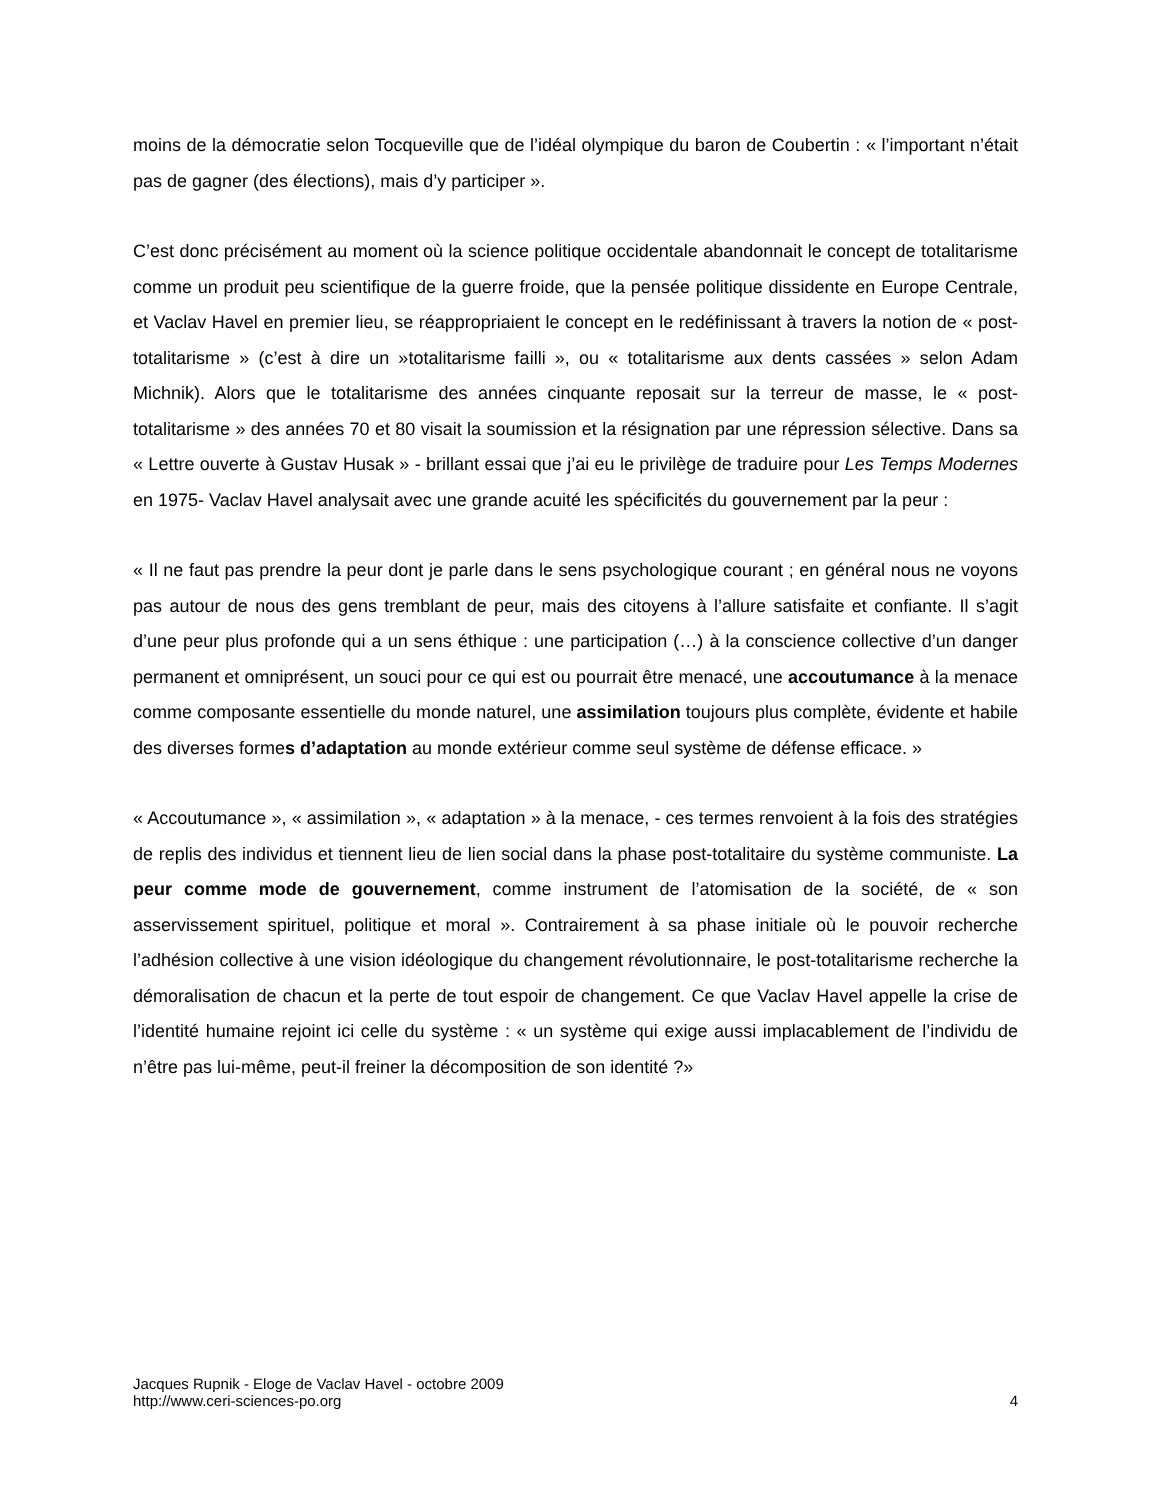moins de la démocratie selon Tocqueville que de l’idéal olympique du baron de Coubertin : « l’important n’était pas de gagner (des élections), mais d’y participer ».
C’est donc précisément au moment où la science politique occidentale abandonnait le concept de totalitarisme comme un produit peu scientifique de la guerre froide, que la pensée politique dissidente en Europe Centrale, et Vaclav Havel en premier lieu, se réappropriaient le concept en le redéfinissant à travers la notion de « post-totalitarisme » (c’est à dire un »totalitarisme failli », ou « totalitarisme aux dents cassées » selon Adam Michnik). Alors que le totalitarisme des années cinquante reposait sur la terreur de masse, le « post-totalitarisme » des années 70 et 80 visait la soumission et la résignation par une répression sélective. Dans sa « Lettre ouverte à Gustav Husak » - brillant essai que j’ai eu le privilège de traduire pour Les Temps Modernes en 1975- Vaclav Havel analysait avec une grande acuité les spécificités du gouvernement par la peur :
« Il ne faut pas prendre la peur dont je parle dans le sens psychologique courant ; en général nous ne voyons pas autour de nous des gens tremblant de peur, mais des citoyens à l’allure satisfaite et confiante. Il s’agit d’une peur plus profonde qui a un sens éthique : une participation (…) à la conscience collective d’un danger permanent et omniprésent, un souci pour ce qui est ou pourrait être menacé, une accoutumance à la menace comme composante essentielle du monde naturel, une assimilation toujours plus complète, évidente et habile des diverses formes d’adaptation au monde extérieur comme seul système de défense efficace. »
« Accoutumance », « assimilation », « adaptation » à la menace, - ces termes renvoient à la fois des stratégies de replis des individus et tiennent lieu de lien social dans la phase post-totalitaire du système communiste. La peur comme mode de gouvernement, comme instrument de l’atomisation de la société, de « son asservissement spirituel, politique et moral ». Contrairement à sa phase initiale où le pouvoir recherche l’adhésion collective à une vision idéologique du changement révolutionnaire, le post-totalitarisme recherche la démoralisation de chacun et la perte de tout espoir de changement. Ce que Vaclav Havel appelle la crise de l’identité humaine rejoint ici celle du système : « un système qui exige aussi implacablement de l’individu de n’être pas lui-même, peut-il freiner la décomposition de son identité ?»
Jacques Rupnik - Eloge de Vaclav Havel - octobre 2009
http://www.ceri-sciences-po.org
4